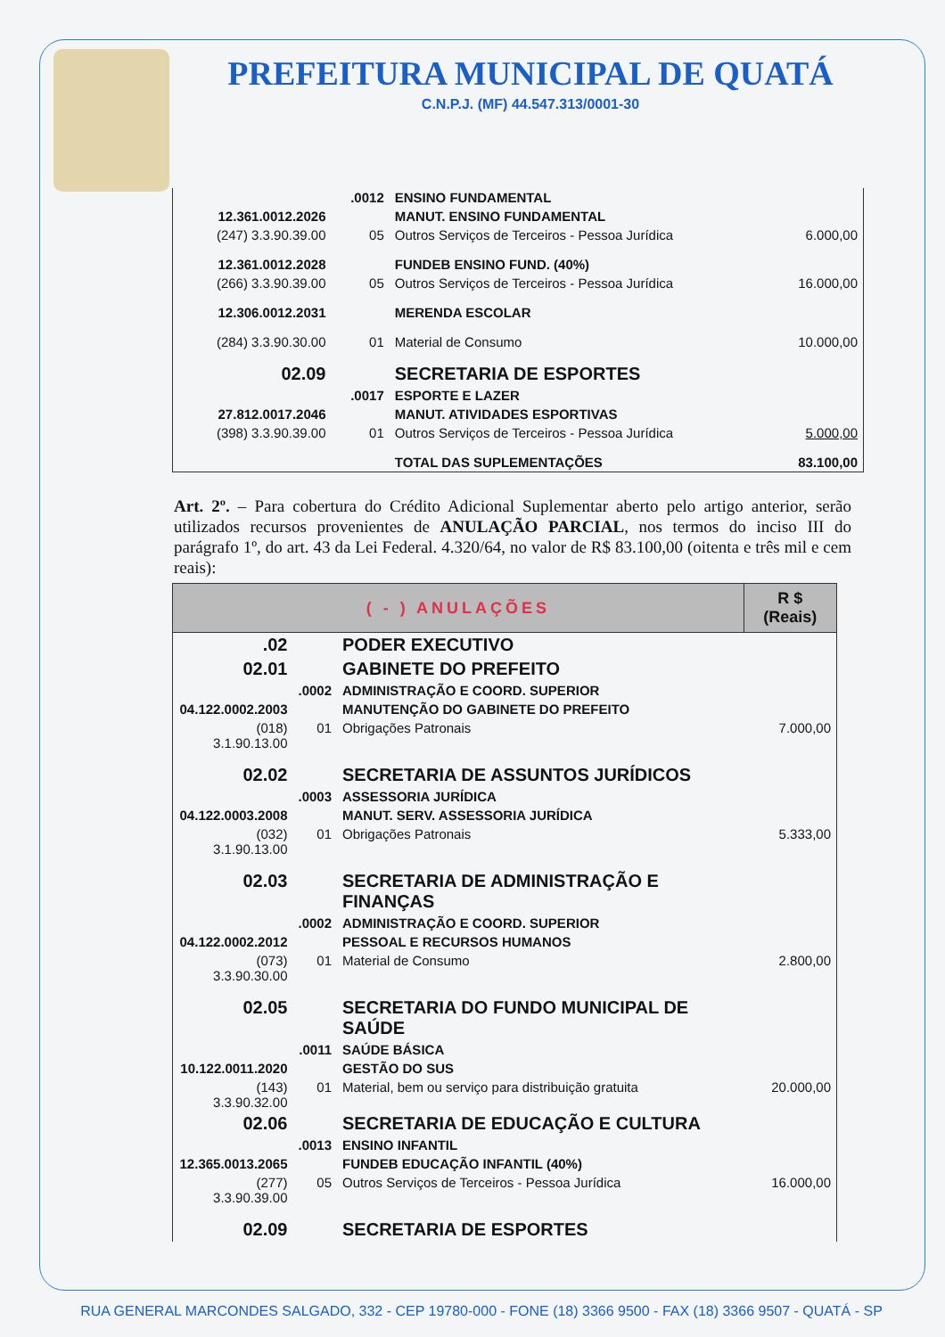PREFEITURA MUNICIPAL DE QUATÁ
C.N.P.J. (MF) 44.547.313/0001-30
| | .0012 | ENSINO FUNDAMENTAL | |
| 12.361.0012.2026 | | MANUT. ENSINO FUNDAMENTAL | |
| (247) 3.3.90.39.00 | 05 | Outros Serviços de Terceiros - Pessoa Jurídica | 6.000,00 |
| 12.361.0012.2028 | | FUNDEB ENSINO FUND. (40%) | |
| (266) 3.3.90.39.00 | 05 | Outros Serviços de Terceiros - Pessoa Jurídica | 16.000,00 |
| 12.306.0012.2031 | | MERENDA ESCOLAR | |
| (284) 3.3.90.30.00 | 01 | Material de Consumo | 10.000,00 |
| 02.09 | | SECRETARIA DE ESPORTES | |
| | .0017 | ESPORTE E LAZER | |
| 27.812.0017.2046 | | MANUT. ATIVIDADES ESPORTIVAS | |
| (398) 3.3.90.39.00 | 01 | Outros Serviços de Terceiros - Pessoa Jurídica | 5.000,00 |
| | | TOTAL DAS SUPLEMENTAÇÕES | 83.100,00 |
Art. 2º. – Para cobertura do Crédito Adicional Suplementar aberto pelo artigo anterior, serão utilizados recursos provenientes de ANULAÇÃO PARCIAL, nos termos do inciso III do parágrafo 1º, do art. 43 da Lei Federal. 4.320/64, no valor de R$ 83.100,00 (oitenta e três mil e cem reais):
| ( - ) ANULAÇÕES | | | R $ (Reais) |
| --- | --- | --- | --- |
| .02 | | PODER EXECUTIVO | |
| 02.01 | | GABINETE DO PREFEITO | |
| | .0002 | ADMINISTRAÇÃO E COORD. SUPERIOR | |
| 04.122.0002.2003 | | MANUTENÇÃO DO GABINETE DO PREFEITO | |
| (018) 3.1.90.13.00 | 01 | Obrigações Patronais | 7.000,00 |
| 02.02 | | SECRETARIA DE ASSUNTOS JURÍDICOS | |
| | .0003 | ASSESSORIA JURÍDICA | |
| 04.122.0003.2008 | | MANUT. SERV. ASSESSORIA JURÍDICA | |
| (032) 3.1.90.13.00 | 01 | Obrigações Patronais | 5.333,00 |
| 02.03 | | SECRETARIA DE ADMINISTRAÇÃO E FINANÇAS | |
| | .0002 | ADMINISTRAÇÃO E COORD. SUPERIOR | |
| 04.122.0002.2012 | | PESSOAL E RECURSOS HUMANOS | |
| (073) 3.3.90.30.00 | 01 | Material de Consumo | 2.800,00 |
| 02.05 | | SECRETARIA DO FUNDO MUNICIPAL DE SAÚDE | |
| | .0011 | SAÚDE BÁSICA | |
| 10.122.0011.2020 | | GESTÃO DO SUS | |
| (143) 3.3.90.32.00 | 01 | Material, bem ou serviço para distribuição gratuita | 20.000,00 |
| 02.06 | | SECRETARIA DE EDUCAÇÃO E CULTURA | |
| | .0013 | ENSINO INFANTIL | |
| 12.365.0013.2065 | | FUNDEB EDUCAÇÃO INFANTIL (40%) | |
| (277) 3.3.90.39.00 | 05 | Outros Serviços de Terceiros - Pessoa Jurídica | 16.000,00 |
| 02.09 | | SECRETARIA DE ESPORTES | |
RUA GENERAL MARCONDES SALGADO, 332 - CEP 19780-000 - FONE (18) 3366 9500 - FAX (18) 3366 9507 - QUATÁ - SP